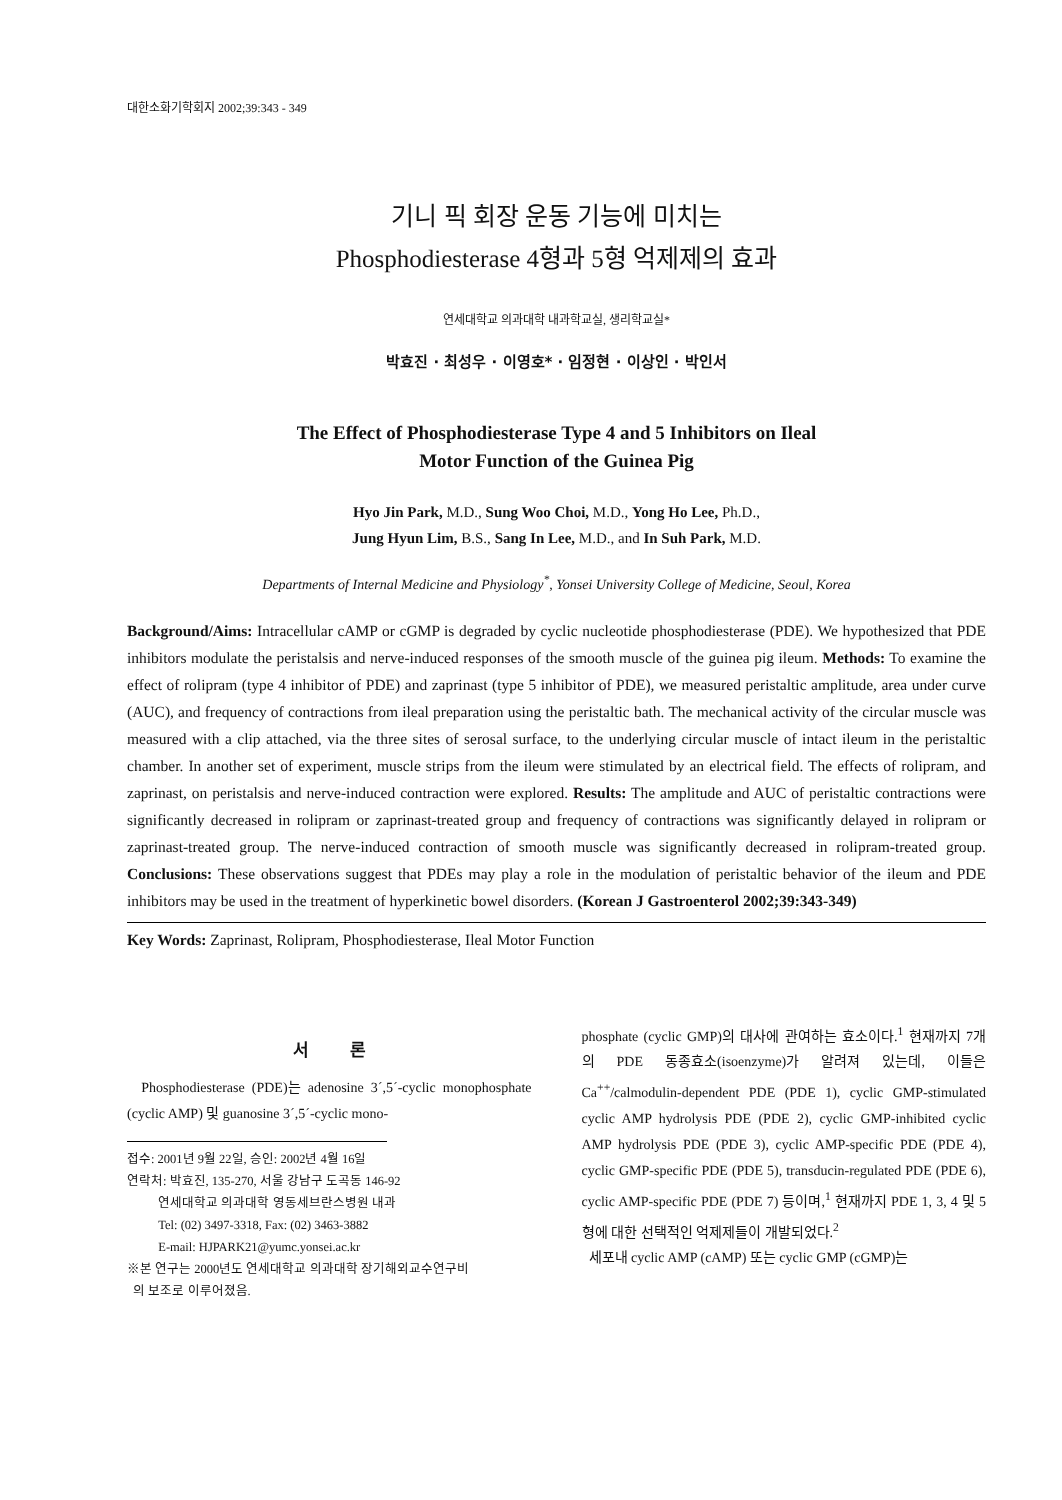대한소화기학회지 2002;39:343 - 349
기니 픽 회장 운동 기능에 미치는
Phosphodiesterase 4형과 5형 억제제의 효과
연세대학교 의과대학 내과학교실, 생리학교실*
박효진 · 최성우 · 이영호* · 임정현 · 이상인 · 박인서
The Effect of Phosphodiesterase Type 4 and 5 Inhibitors on Ileal
Motor Function of the Guinea Pig
Hyo Jin Park, M.D., Sung Woo Choi, M.D., Yong Ho Lee, Ph.D.,
Jung Hyun Lim, B.S., Sang In Lee, M.D., and In Suh Park, M.D.
Departments of Internal Medicine and Physiology<sup>*</sup>, Yonsei University College of Medicine, Seoul, Korea
Background/Aims: Intracellular cAMP or cGMP is degraded by cyclic nucleotide phosphodiesterase (PDE). We hypothesized that PDE inhibitors modulate the peristalsis and nerve-induced responses of the smooth muscle of the guinea pig ileum. Methods: To examine the effect of rolipram (type 4 inhibitor of PDE) and zaprinast (type 5 inhibitor of PDE), we measured peristaltic amplitude, area under curve (AUC), and frequency of contractions from ileal preparation using the peristaltic bath. The mechanical activity of the circular muscle was measured with a clip attached, via the three sites of serosal surface, to the underlying circular muscle of intact ileum in the peristaltic chamber. In another set of experiment, muscle strips from the ileum were stimulated by an electrical field. The effects of rolipram, and zaprinast, on peristalsis and nerve-induced contraction were explored. Results: The amplitude and AUC of peristaltic contractions were significantly decreased in rolipram or zaprinast-treated group and frequency of contractions was significantly delayed in rolipram or zaprinast-treated group. The nerve-induced contraction of smooth muscle was significantly decreased in rolipram-treated group. Conclusions: These observations suggest that PDEs may play a role in the modulation of peristaltic behavior of the ileum and PDE inhibitors may be used in the treatment of hyperkinetic bowel disorders. (Korean J Gastroenterol 2002;39:343-349)
Key Words: Zaprinast, Rolipram, Phosphodiesterase, Ileal Motor Function
서 론
Phosphodiesterase (PDE)는 adenosine 3´,5´-cyclic monophosphate (cyclic AMP) 및 guanosine 3´,5´-cyclic mono-
접수: 2001년 9월 22일, 승인: 2002년 4월 16일
연락처: 박효진, 135-270, 서울 강남구 도곡동 146-92
연세대학교 의과대학 영동세브란스병원 내과
Tel: (02) 3497-3318, Fax: (02) 3463-3882
E-mail: HJPARK21@yumc.yonsei.ac.kr
※본 연구는 2000년도 연세대학교 의과대학 장기해외교수연구비
의 보조로 이루어졌음.
phosphate (cyclic GMP)의 대사에 관여하는 효소이다.<sup>1</sup> 현재까지 7개의 PDE 동종효소(isoenzyme)가 알려져 있는데, 이들은 Ca<sup>++</sup>/calmodulin-dependent PDE (PDE 1), cyclic GMP-stimulated cyclic AMP hydrolysis PDE (PDE 2), cyclic GMP-inhibited cyclic AMP hydrolysis PDE (PDE 3), cyclic AMP-specific PDE (PDE 4), cyclic GMP-specific PDE (PDE 5), transducin-regulated PDE (PDE 6), cyclic AMP-specific PDE (PDE 7) 등이며,<sup>1</sup> 현재까지 PDE 1, 3, 4 및 5형에 대한 선택적인 억제제들이 개발되었다.<sup>2</sup>
세포내 cyclic AMP (cAMP) 또는 cyclic GMP (cGMP)는